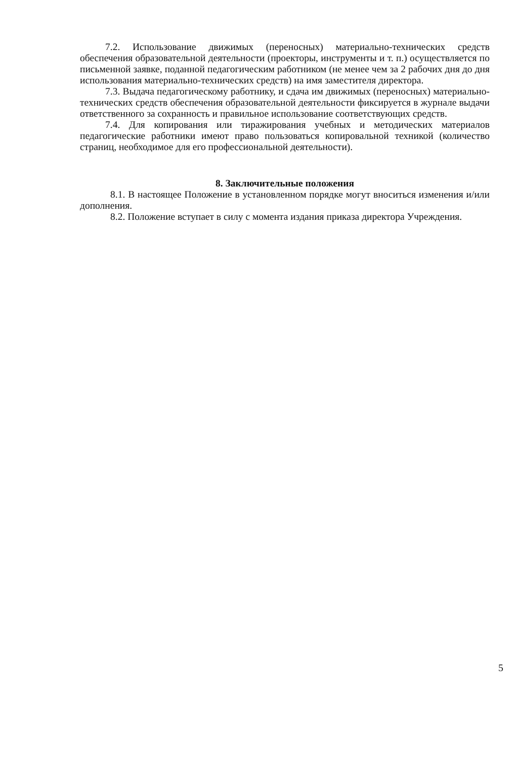7.2. Использование движимых (переносных) материально-технических средств обеспечения образовательной деятельности (проекторы, инструменты и т. п.) осуществляется по письменной заявке, поданной педагогическим работником (не менее чем за 2 рабочих дня до дня использования материально-технических средств) на имя заместителя директора.
7.3. Выдача педагогическому работнику, и сдача им движимых (переносных) материально-технических средств обеспечения образовательной деятельности фиксируется в журнале выдачи ответственного за сохранность и правильное использование соответствующих средств.
7.4. Для копирования или тиражирования учебных и методических материалов педагогические работники имеют право пользоваться копировальной техникой (количество страниц, необходимое для его профессиональной деятельности).
8. Заключительные положения
8.1. В настоящее Положение в установленном порядке могут вноситься изменения и/или дополнения.
8.2. Положение вступает в силу с момента издания приказа директора Учреждения.
5